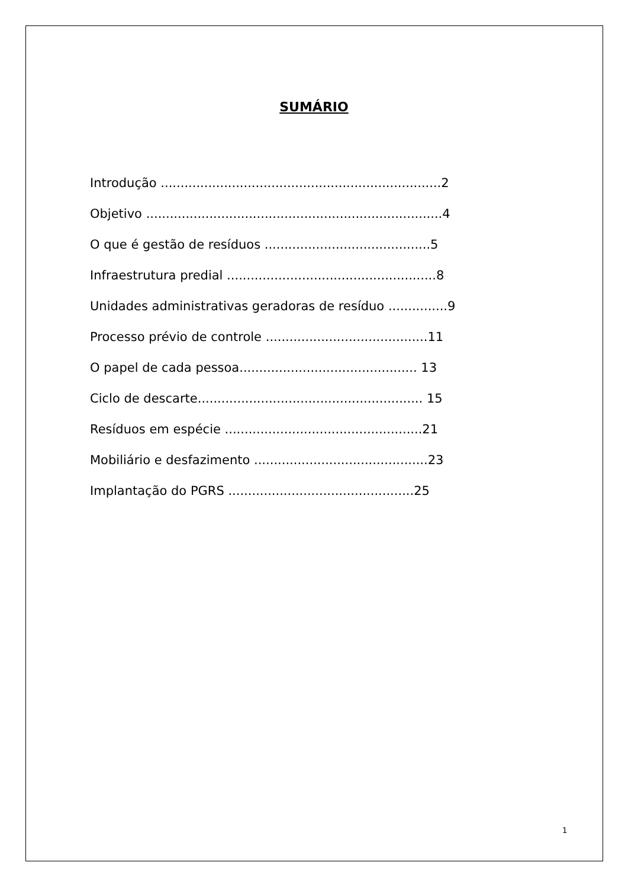SUMÁRIO
Introdução .......................................................................2
Objetivo ...........................................................................4
O que é gestão de resíduos ..........................................5
Infraestrutura predial .....................................................8
Unidades administrativas geradoras de resíduo ...............9
Processo prévio de controle .........................................11
O papel de cada pessoa............................................. 13
Ciclo de descarte......................................................... 15
Resíduos em espécie ..................................................21
Mobiliário e desfazimento ............................................23
Implantação do PGRS ...............................................25
1